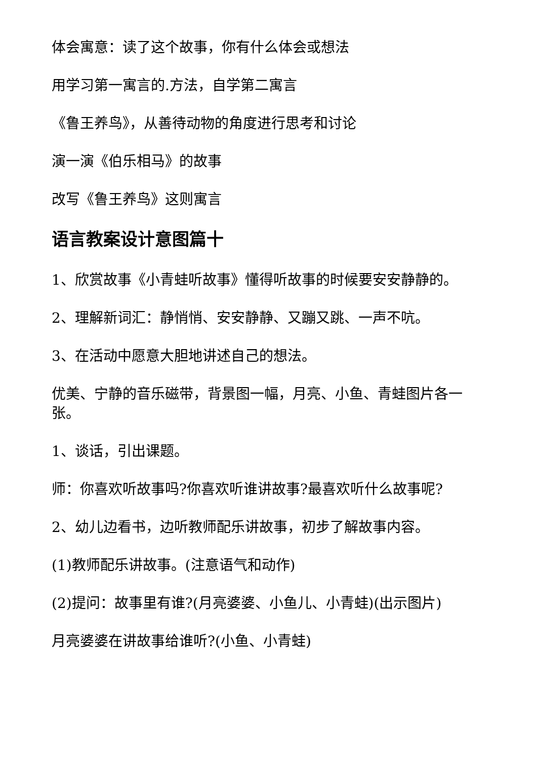体会寓意：读了这个故事，你有什么体会或想法
用学习第一寓言的.方法，自学第二寓言
《鲁王养鸟》，从善待动物的角度进行思考和讨论
演一演《伯乐相马》的故事
改写《鲁王养鸟》这则寓言
语言教案设计意图篇十
1、欣赏故事《小青蛙听故事》懂得听故事的时候要安安静静的。
2、理解新词汇：静悄悄、安安静静、又蹦又跳、一声不吭。
3、在活动中愿意大胆地讲述自己的想法。
优美、宁静的音乐磁带，背景图一幅，月亮、小鱼、青蛙图片各一张。
1、谈话，引出课题。
师：你喜欢听故事吗?你喜欢听谁讲故事?最喜欢听什么故事呢?
2、幼儿边看书，边听教师配乐讲故事，初步了解故事内容。
(1)教师配乐讲故事。(注意语气和动作)
(2)提问：故事里有谁?(月亮婆婆、小鱼儿、小青蛙)(出示图片)
月亮婆婆在讲故事给谁听?(小鱼、小青蛙)